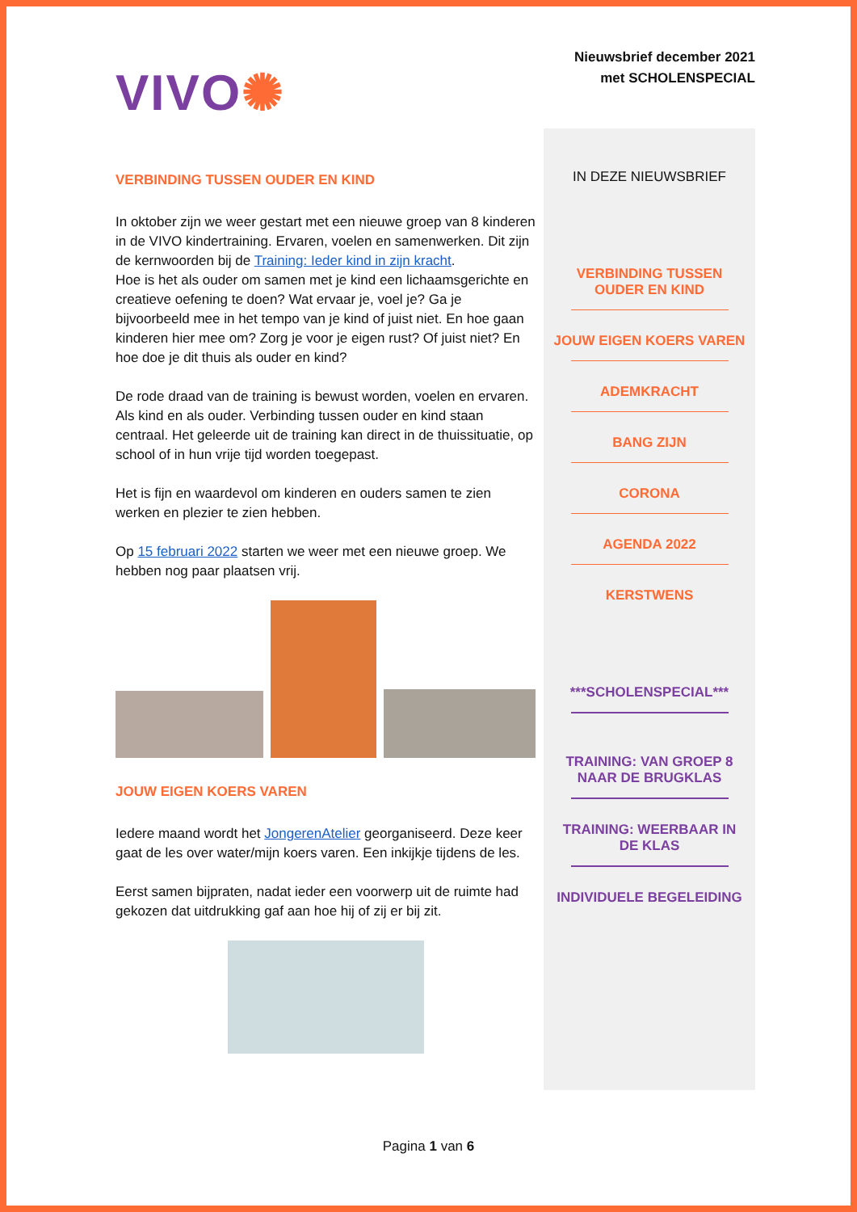VIVO✺
Nieuwsbrief december 2021
met SCHOLENSPECIAL
VERBINDING TUSSEN OUDER EN KIND
In oktober zijn we weer gestart met een nieuwe groep van 8 kinderen in de VIVO kindertraining. Ervaren, voelen en samenwerken. Dit zijn de kernwoorden bij de Training: Ieder kind in zijn kracht.
Hoe is het als ouder om samen met je kind een lichaamsgerichte en creatieve oefening te doen? Wat ervaar je, voel je? Ga je bijvoorbeeld mee in het tempo van je kind of juist niet. En hoe gaan kinderen hier mee om? Zorg je voor je eigen rust? Of juist niet? En hoe doe je dit thuis als ouder en kind?
De rode draad van de training is bewust worden, voelen en ervaren. Als kind en als ouder. Verbinding tussen ouder en kind staan centraal. Het geleerde uit de training kan direct in de thuissituatie, op school of in hun vrije tijd worden toegepast.
Het is fijn en waardevol om kinderen en ouders samen te zien werken en plezier te zien hebben.
Op 15 februari 2022 starten we weer met een nieuwe groep. We hebben nog paar plaatsen vrij.
JOUW EIGEN KOERS VAREN
Iedere maand wordt het JongerenAtelier georganiseerd. Deze keer gaat de les over water/mijn koers varen. Een inkijkje tijdens de les.
Eerst samen bijpraten, nadat ieder een voorwerp uit de ruimte had gekozen dat uitdrukking gaf aan hoe hij of zij er bij zit.
IN DEZE NIEUWSBRIEF
VERBINDING TUSSEN OUDER EN KIND
JOUW EIGEN KOERS VAREN
ADEMKRACHT
BANG ZIJN
CORONA
AGENDA 2022
KERSTWENS
***SCHOLENSPECIAL***
TRAINING: VAN GROEP 8 NAAR DE BRUGKLAS
TRAINING: WEERBAAR IN DE KLAS
INDIVIDUELE BEGELEIDING
Pagina 1 van 6